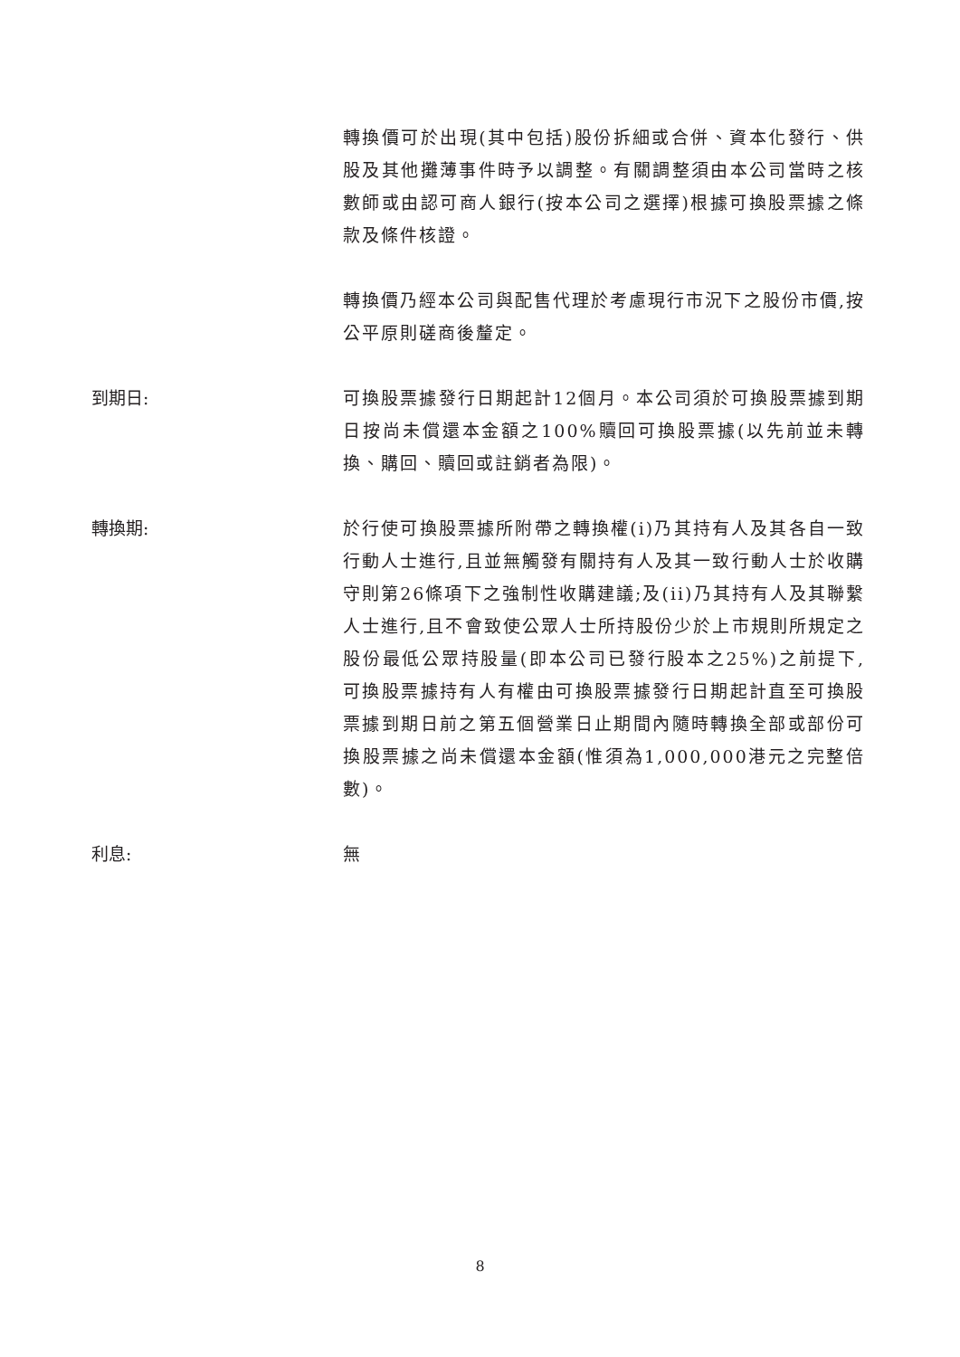轉換價可於出現(其中包括)股份拆細或合併、資本化發行、供股及其他攤薄事件時予以調整。有關調整須由本公司當時之核數師或由認可商人銀行(按本公司之選擇)根據可換股票據之條款及條件核證。
轉換價乃經本公司與配售代理於考慮現行市況下之股份市價,按公平原則磋商後釐定。
到期日: 可換股票據發行日期起計12個月。本公司須於可換股票據到期日按尚未償還本金額之100%贖回可換股票據(以先前並未轉換、購回、贖回或註銷者為限)。
轉換期: 於行使可換股票據所附帶之轉換權(i)乃其持有人及其各自一致行動人士進行,且並無觸發有關持有人及其一致行動人士於收購守則第26條項下之強制性收購建議;及(ii)乃其持有人及其聯繫人士進行,且不會致使公眾人士所持股份少於上市規則所規定之股份最低公眾持股量(即本公司已發行股本之25%)之前提下,可換股票據持有人有權由可換股票據發行日期起計直至可換股票據到期日前之第五個營業日止期間內隨時轉換全部或部份可換股票據之尚未償還本金額(惟須為1,000,000港元之完整倍數)。
利息: 無
8